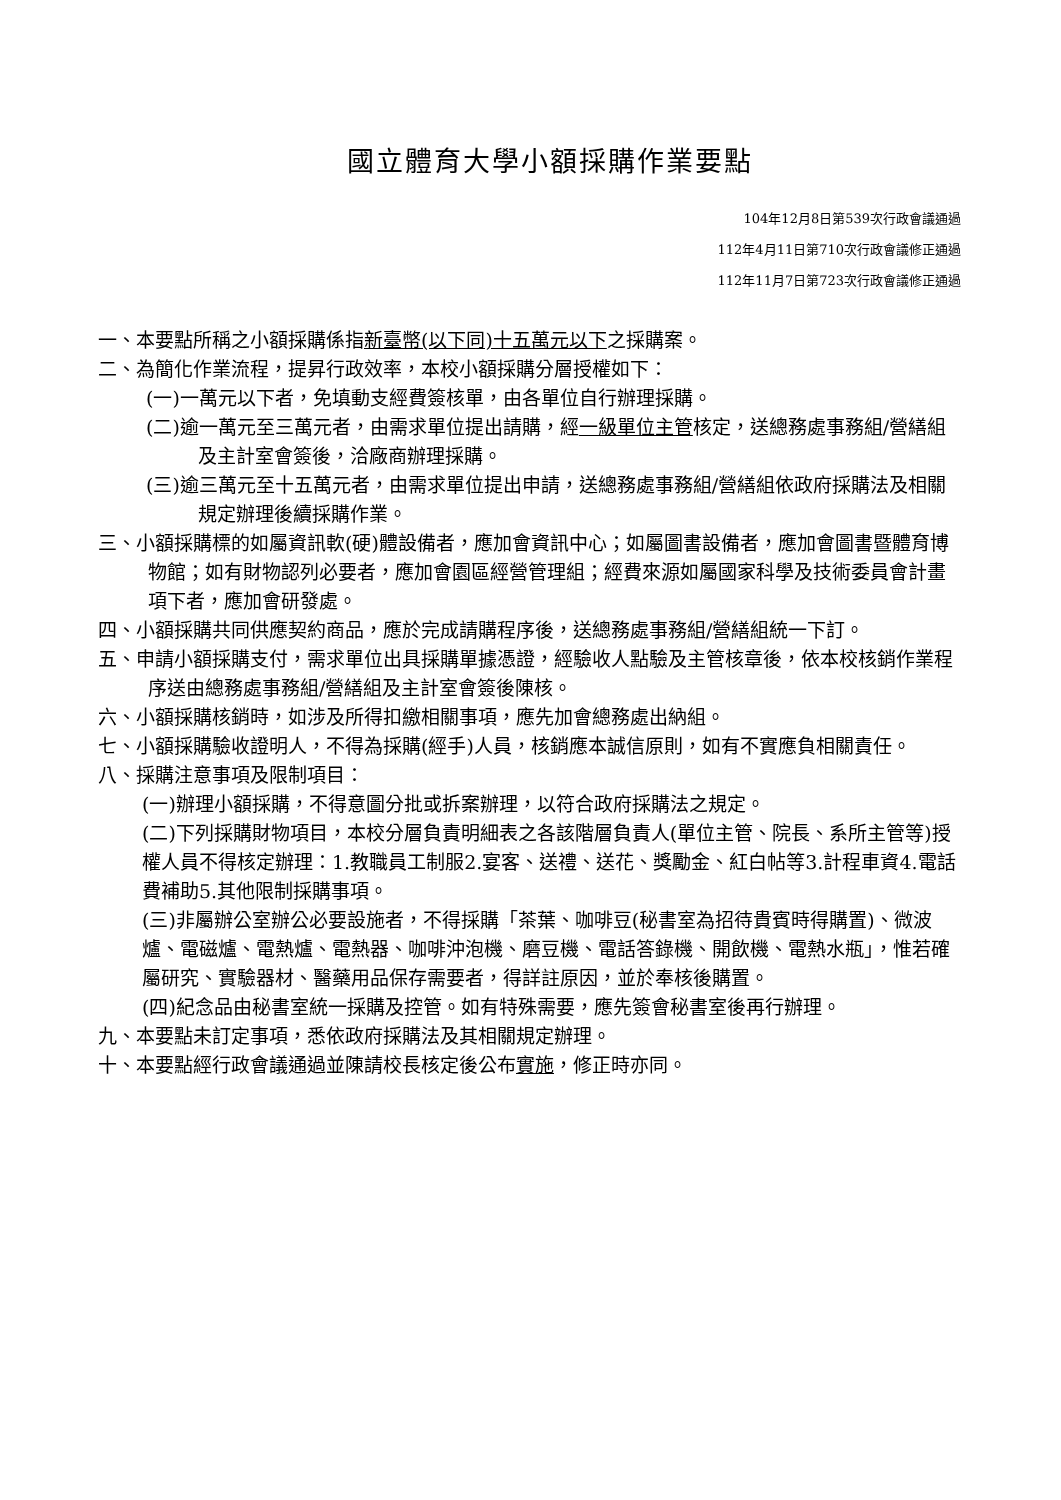國立體育大學小額採購作業要點
104年12月8日第539次行政會議通過
112年4月11日第710次行政會議修正通過
112年11月7日第723次行政會議修正通過
一、本要點所稱之小額採購係指新臺幣(以下同)十五萬元以下之採購案。
二、為簡化作業流程，提昇行政效率，本校小額採購分層授權如下：
(一)一萬元以下者，免填動支經費簽核單，由各單位自行辦理採購。
(二)逾一萬元至三萬元者，由需求單位提出請購，經一級單位主管核定，送總務處事務組/營繕組及主計室會簽後，洽廠商辦理採購。
(三)逾三萬元至十五萬元者，由需求單位提出申請，送總務處事務組/營繕組依政府採購法及相關規定辦理後續採購作業。
三、小額採購標的如屬資訊軟(硬)體設備者，應加會資訊中心；如屬圖書設備者，應加會圖書暨體育博物館；如有財物認列必要者，應加會園區經營管理組；經費來源如屬國家科學及技術委員會計畫項下者，應加會研發處。
四、小額採購共同供應契約商品，應於完成請購程序後，送總務處事務組/營繕組統一下訂。
五、申請小額採購支付，需求單位出具採購單據憑證，經驗收人點驗及主管核章後，依本校核銷作業程序送由總務處事務組/營繕組及主計室會簽後陳核。
六、小額採購核銷時，如涉及所得扣繳相關事項，應先加會總務處出納組。
七、小額採購驗收證明人，不得為採購(經手)人員，核銷應本誠信原則，如有不實應負相關責任。
八、採購注意事項及限制項目：
(一)辦理小額採購，不得意圖分批或拆案辦理，以符合政府採購法之規定。
(二)下列採購財物項目，本校分層負責明細表之各該階層負責人(單位主管、院長、系所主管等)授權人員不得核定辦理：1.教職員工制服2.宴客、送禮、送花、獎勵金、紅白帖等3.計程車資4.電話費補助5.其他限制採購事項。
(三)非屬辦公室辦公必要設施者，不得採購「茶葉、咖啡豆(秘書室為招待貴賓時得購置)、微波爐、電磁爐、電熱爐、電熱器、咖啡沖泡機、磨豆機、電話答錄機、開飲機、電熱水瓶」，惟若確屬研究、實驗器材、醫藥用品保存需要者，得詳註原因，並於奉核後購置。
(四)紀念品由秘書室統一採購及控管。如有特殊需要，應先簽會秘書室後再行辦理。
九、本要點未訂定事項，悉依政府採購法及其相關規定辦理。
十、本要點經行政會議通過並陳請校長核定後公布實施，修正時亦同。